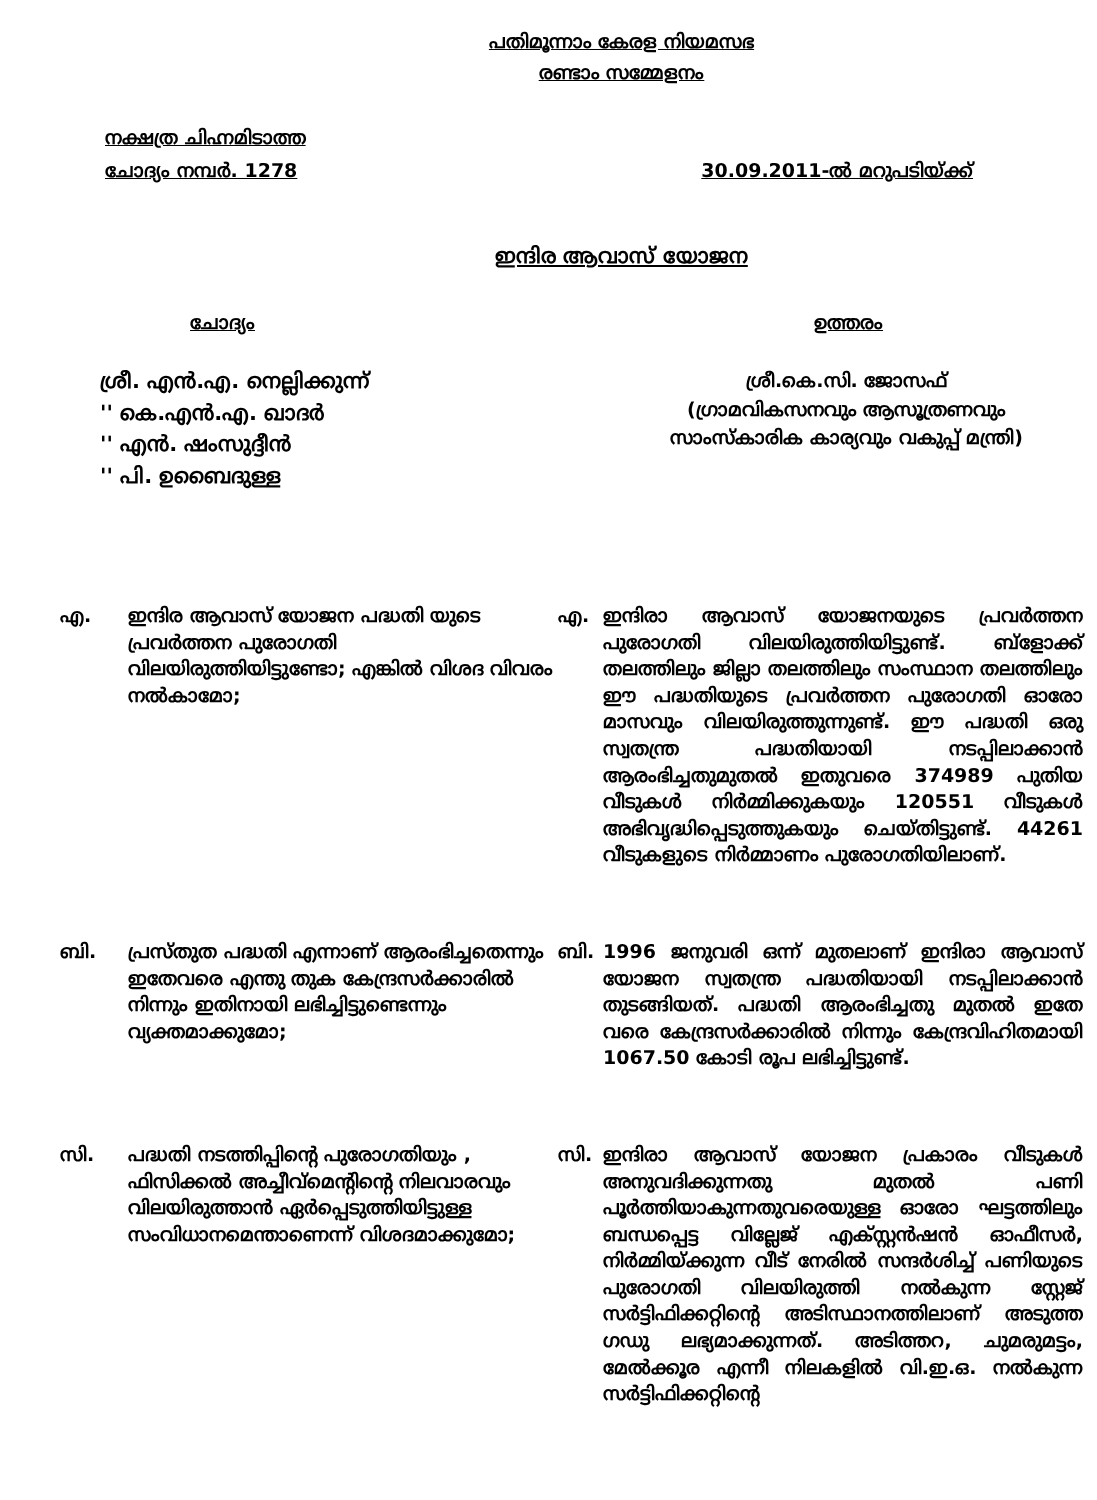പതിമൂന്നാം കേരള നിയമസഭ
രണ്ടാം സമ്മേളനം
നക്ഷത്ര ചിഹ്നമിടാത്ത
ചോദ്യം നമ്പർ. 1278 30.09.2011-ൽ മറുപടിയ്ക്ക്
ഇന്ദിര ആവാസ് യോജന
ചോദ്യം ഉത്തരം
ശ്രീ. എൻ.എ. നെല്ലിക്കുന്ന്
'' കെ.എൻ.എ. ഖാദർ
'' എൻ. ഷംസുദ്ദീൻ
'' പി. ഉബൈദുള്ള
ശ്രീ.കെ.സി. ജോസഫ്
(ഗ്രാമവികസനവും ആസൂത്രണവും
സാംസ്കാരിക കാര്യവും വകുപ്പ് മന്ത്രി)
എ. ഇന്ദിര ആവാസ് യോജന പദ്ധതി യുടെ പ്രവർത്തന പുരോഗതി വിലയിരുത്തിയിട്ടുണ്ടോ; എങ്കിൽ വിശദ വിവരം നൽകാമോ;
എ. ഇന്ദിരാ ആവാസ് യോജനയുടെ പ്രവർത്തന പുരോഗതി വിലയിരുത്തിയിട്ടുണ്ട്. ബ്ളോക്ക് തലത്തിലും ജില്ലാ തലത്തിലും സംസ്ഥാന തലത്തിലും ഈ പദ്ധതിയുടെ പ്രവർത്തന പുരോഗതി ഓരോ മാസവും വിലയിരുത്തുന്നുണ്ട്. ഈ പദ്ധതി ഒരു സ്വതന്ത്ര പദ്ധതിയായി നടപ്പിലാക്കാൻ ആരംഭിച്ചതുമുതൽ ഇതുവരെ 374989 പുതിയ വീടുകൾ നിർമ്മിക്കുകയും 120551 വീടുകൾ അഭിവൃദ്ധിപ്പെടുത്തുകയും ചെയ്തിട്ടുണ്ട്. 44261 വീടുകളുടെ നിർമ്മാണം പുരോഗതിയിലാണ്.
ബി. പ്രസ്തുത പദ്ധതി എന്നാണ് ആരംഭിച്ചതെന്നും ഇതേവരെ എന്തു തുക കേന്ദ്രസർക്കാരിൽ നിന്നും ഇതിനായി ലഭിച്ചിട്ടുണ്ടെന്നും വ്യക്തമാക്കുമോ;
ബി. 1996 ജനുവരി ഒന്ന് മുതലാണ് ഇന്ദിരാ ആവാസ് യോജന സ്വതന്ത്ര പദ്ധതിയായി നടപ്പിലാക്കാൻ തുടങ്ങിയത്. പദ്ധതി ആരംഭിച്ചതു മുതൽ ഇതേ വരെ കേന്ദ്രസർക്കാരിൽ നിന്നും കേന്ദ്രവിഹിതമായി 1067.50 കോടി രൂപ ലഭിച്ചിട്ടുണ്ട്.
സി. പദ്ധതി നടത്തിപ്പിന്റെ പുരോഗതിയും , ഫിസിക്കൽ അച്ചീവ്മെന്റിന്റെ നിലവാരവും വിലയിരുത്താൻ ഏർപ്പെടുത്തിയിട്ടുള്ള സംവിധാനമെന്താണെന്ന് വിശദമാക്കുമോ;
സി. ഇന്ദിരാ ആവാസ് യോജന പ്രകാരം വീടുകൾ അനുവദിക്കുന്നതു മുതൽ പണി പൂർത്തിയാകുന്നതുവരെയുള്ള ഓരോ ഘട്ടത്തിലും ബന്ധപ്പെട്ട വില്ലേജ് എക്സ്റ്റൻഷൻ ഓഫീസർ, നിർമ്മിയ്ക്കുന്ന വീട് നേരിൽ സന്ദർശിച്ച് പണിയുടെ പുരോഗതി വിലയിരുത്തി നൽകുന്ന സ്റ്റേജ് സർട്ടിഫിക്കറ്റിന്റെ അടിസ്ഥാനത്തിലാണ് അടുത്ത ഗഡു ലഭ്യമാക്കുന്നത്. അടിത്തറ, ചുമരുമട്ടം, മേൽക്കൂര എന്നീ നിലകളിൽ വി.ഇ.ഒ. നൽകുന്ന സർട്ടിഫിക്കറ്റിന്റെ